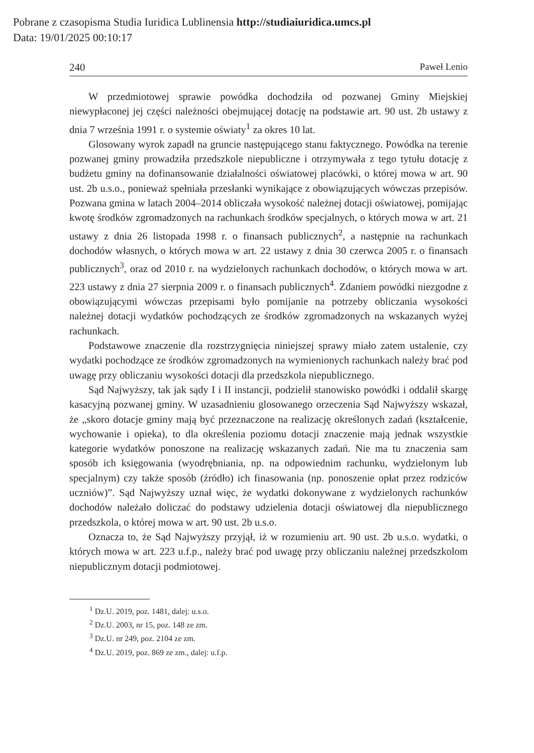Pobrane z czasopisma Studia Iuridica Lublinensia http://studiaiuridica.umcs.pl
Data: 19/01/2025 00:10:17
240 Paweł Lenio
W przedmiotowej sprawie powódka dochodziła od pozwanej Gminy Miejskiej niewypłaconej jej części należności obejmującej dotację na podstawie art. 90 ust. 2b ustawy z dnia 7 września 1991 r. o systemie oświaty<sup>1</sup> za okres 10 lat.
Glosowany wyrok zapadł na gruncie następującego stanu faktycznego. Powódka na terenie pozwanej gminy prowadziła przedszkole niepubliczne i otrzymywała z tego tytułu dotację z budżetu gminy na dofinansowanie działalności oświatowej placówki, o której mowa w art. 90 ust. 2b u.s.o., ponieważ spełniała przesłanki wynikające z obowiązujących wówczas przepisów. Pozwana gmina w latach 2004–2014 obliczała wysokość należnej dotacji oświatowej, pomijając kwotę środków zgromadzonych na rachunkach środków specjalnych, o których mowa w art. 21 ustawy z dnia 26 listopada 1998 r. o finansach publicznych<sup>2</sup>, a następnie na rachunkach dochodów własnych, o których mowa w art. 22 ustawy z dnia 30 czerwca 2005 r. o finansach publicznych<sup>3</sup>, oraz od 2010 r. na wydzielonych rachunkach dochodów, o których mowa w art. 223 ustawy z dnia 27 sierpnia 2009 r. o finansach publicznych<sup>4</sup>. Zdaniem powódki niezgodne z obowiązującymi wówczas przepisami było pomijanie na potrzeby obliczania wysokości należnej dotacji wydatków pochodzących ze środków zgromadzonych na wskazanych wyżej rachunkach.
Podstawowe znaczenie dla rozstrzygnięcia niniejszej sprawy miało zatem ustalenie, czy wydatki pochodzące ze środków zgromadzonych na wymienionych rachunkach należy brać pod uwagę przy obliczaniu wysokości dotacji dla przedszkola niepublicznego.
Sąd Najwyższy, tak jak sądy I i II instancji, podzielił stanowisko powódki i oddalił skargę kasacyjną pozwanej gminy. W uzasadnieniu glosowanego orzeczenia Sąd Najwyższy wskazał, że „skoro dotacje gminy mają być przeznaczone na realizację określonych zadań (kształcenie, wychowanie i opieka), to dla określenia poziomu dotacji znaczenie mają jednak wszystkie kategorie wydatków ponoszone na realizację wskazanych zadań. Nie ma tu znaczenia sam sposób ich księgowania (wyodrębniania, np. na odpowiednim rachunku, wydzielonym lub specjalnym) czy także sposób (źródło) ich finasowania (np. ponoszenie opłat przez rodziców uczniów)”. Sąd Najwyższy uznał więc, że wydatki dokonywane z wydzielonych rachunków dochodów należało doliczać do podstawy udzielenia dotacji oświatowej dla niepublicznego przedszkola, o której mowa w art. 90 ust. 2b u.s.o.
Oznacza to, że Sąd Najwyższy przyjął, iż w rozumieniu art. 90 ust. 2b u.s.o. wydatki, o których mowa w art. 223 u.f.p., należy brać pod uwagę przy obliczaniu należnej przedszkolom niepublicznym dotacji podmiotowej.
<sup>1</sup> Dz.U. 2019, poz. 1481, dalej: u.s.o.
<sup>2</sup> Dz.U. 2003, nr 15, poz. 148 ze zm.
<sup>3</sup> Dz.U. nr 249, poz. 2104 ze zm.
<sup>4</sup> Dz.U. 2019, poz. 869 ze zm., dalej: u.f.p.